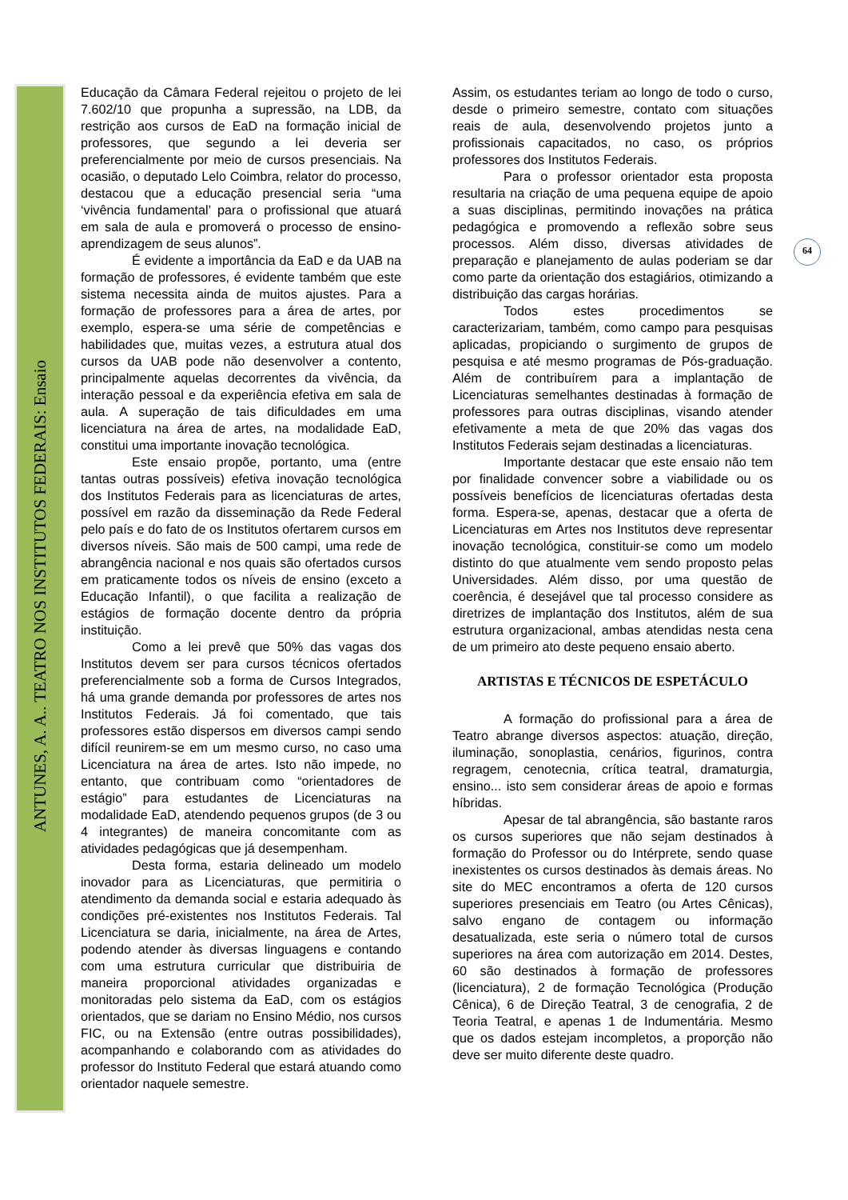ANTUNES, A. A.. TEATRO NOS INSTITUTOS FEDERAIS: Ensaio
64
Educação da Câmara Federal rejeitou o projeto de lei 7.602/10 que propunha a supressão, na LDB, da restrição aos cursos de EaD na formação inicial de professores, que segundo a lei deveria ser preferencialmente por meio de cursos presenciais. Na ocasião, o deputado Lelo Coimbra, relator do processo, destacou que a educação presencial seria “uma ‘vivência fundamental’ para o profissional que atuará em sala de aula e promoverá o processo de ensino-aprendizagem de seus alunos”.
É evidente a importância da EaD e da UAB na formação de professores, é evidente também que este sistema necessita ainda de muitos ajustes. Para a formação de professores para a área de artes, por exemplo, espera-se uma série de competências e habilidades que, muitas vezes, a estrutura atual dos cursos da UAB pode não desenvolver a contento, principalmente aquelas decorrentes da vivência, da interação pessoal e da experiência efetiva em sala de aula. A superação de tais dificuldades em uma licenciatura na área de artes, na modalidade EaD, constitui uma importante inovação tecnológica.
Este ensaio propõe, portanto, uma (entre tantas outras possíveis) efetiva inovação tecnológica dos Institutos Federais para as licenciaturas de artes, possível em razão da disseminação da Rede Federal pelo país e do fato de os Institutos ofertarem cursos em diversos níveis. São mais de 500 campi, uma rede de abrangência nacional e nos quais são ofertados cursos em praticamente todos os níveis de ensino (exceto a Educação Infantil), o que facilita a realização de estágios de formação docente dentro da própria instituição.
Como a lei prevê que 50% das vagas dos Institutos devem ser para cursos técnicos ofertados preferencialmente sob a forma de Cursos Integrados, há uma grande demanda por professores de artes nos Institutos Federais. Já foi comentado, que tais professores estão dispersos em diversos campi sendo difícil reunirem-se em um mesmo curso, no caso uma Licenciatura na área de artes. Isto não impede, no entanto, que contribuam como “orientadores de estágio” para estudantes de Licenciaturas na modalidade EaD, atendendo pequenos grupos (de 3 ou 4 integrantes) de maneira concomitante com as atividades pedagógicas que já desempenham.
Desta forma, estaria delineado um modelo inovador para as Licenciaturas, que permitiria o atendimento da demanda social e estaria adequado às condições pré-existentes nos Institutos Federais. Tal Licenciatura se daria, inicialmente, na área de Artes, podendo atender às diversas linguagens e contando com uma estrutura curricular que distribuiria de maneira proporcional atividades organizadas e monitoradas pelo sistema da EaD, com os estágios orientados, que se dariam no Ensino Médio, nos cursos FIC, ou na Extensão (entre outras possibilidades), acompanhando e colaborando com as atividades do professor do Instituto Federal que estará atuando como orientador naquele semestre.
Assim, os estudantes teriam ao longo de todo o curso, desde o primeiro semestre, contato com situações reais de aula, desenvolvendo projetos junto a profissionais capacitados, no caso, os próprios professores dos Institutos Federais.
Para o professor orientador esta proposta resultaria na criação de uma pequena equipe de apoio a suas disciplinas, permitindo inovações na prática pedagógica e promovendo a reflexão sobre seus processos. Além disso, diversas atividades de preparação e planejamento de aulas poderiam se dar como parte da orientação dos estagiários, otimizando a distribuição das cargas horárias.
Todos estes procedimentos se caracterizariam, também, como campo para pesquisas aplicadas, propiciando o surgimento de grupos de pesquisa e até mesmo programas de Pós-graduação. Além de contribuírem para a implantação de Licenciaturas semelhantes destinadas à formação de professores para outras disciplinas, visando atender efetivamente a meta de que 20% das vagas dos Institutos Federais sejam destinadas a licenciaturas.
Importante destacar que este ensaio não tem por finalidade convencer sobre a viabilidade ou os possíveis benefícios de licenciaturas ofertadas desta forma. Espera-se, apenas, destacar que a oferta de Licenciaturas em Artes nos Institutos deve representar inovação tecnológica, constituir-se como um modelo distinto do que atualmente vem sendo proposto pelas Universidades. Além disso, por uma questão de coerência, é desejável que tal processo considere as diretrizes de implantação dos Institutos, além de sua estrutura organizacional, ambas atendidas nesta cena de um primeiro ato deste pequeno ensaio aberto.
ARTISTAS E TÉCNICOS DE ESPETÁCULO
A formação do profissional para a área de Teatro abrange diversos aspectos: atuação, direção, iluminação, sonoplastia, cenários, figurinos, contra regragem, cenotecnia, crítica teatral, dramaturgia, ensino... isto sem considerar áreas de apoio e formas híbridas.
Apesar de tal abrangência, são bastante raros os cursos superiores que não sejam destinados à formação do Professor ou do Intérprete, sendo quase inexistentes os cursos destinados às demais áreas. No site do MEC encontramos a oferta de 120 cursos superiores presenciais em Teatro (ou Artes Cênicas), salvo engano de contagem ou informação desatualizada, este seria o número total de cursos superiores na área com autorização em 2014. Destes, 60 são destinados à formação de professores (licenciatura), 2 de formação Tecnológica (Produção Cênica), 6 de Direção Teatral, 3 de cenografia, 2 de Teoria Teatral, e apenas 1 de Indumentária. Mesmo que os dados estejam incompletos, a proporção não deve ser muito diferente deste quadro.